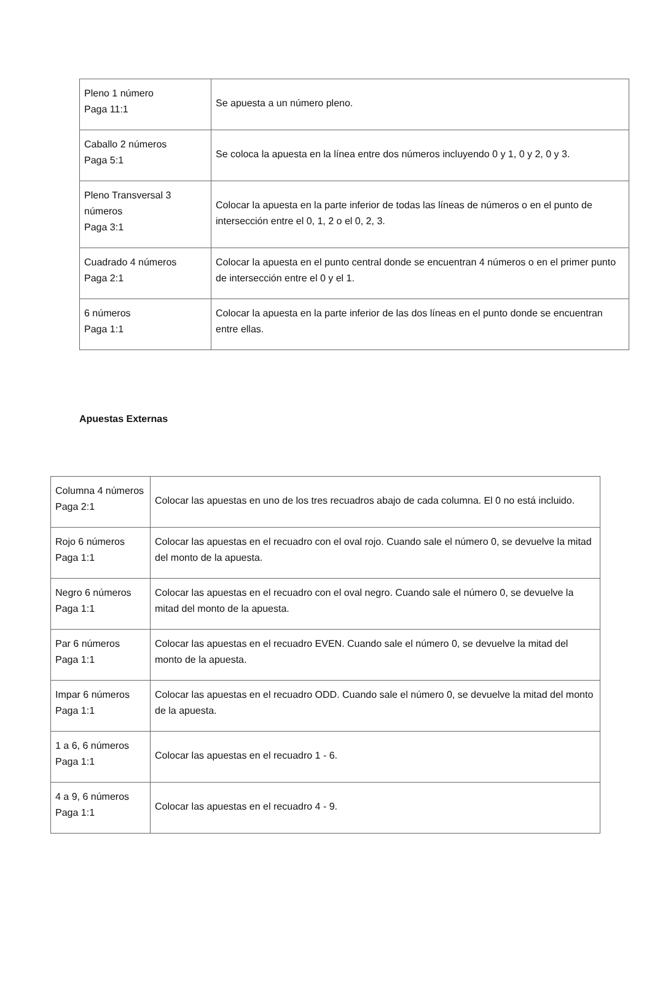| Pleno 1 número Paga 11:1 | Se apuesta a un número pleno. |
| Caballo 2 números Paga 5:1 | Se coloca la apuesta en la línea entre dos números incluyendo 0 y 1, 0 y 2, 0 y 3. |
| Pleno Transversal 3 números Paga 3:1 | Colocar la apuesta en la parte inferior de todas las líneas de números o en el punto de intersección entre el 0, 1, 2 o el 0, 2, 3. |
| Cuadrado 4 números Paga 2:1 | Colocar la apuesta en el punto central donde se encuentran 4 números o en el primer punto de intersección entre el 0 y el 1. |
| 6 números Paga 1:1 | Colocar la apuesta en la parte inferior de las dos líneas en el punto donde se encuentran entre ellas. |
Apuestas Externas
| Columna 4 números Paga 2:1 | Colocar las apuestas en uno de los tres recuadros abajo de cada columna. El 0 no está incluido. |
| Rojo 6 números Paga 1:1 | Colocar las apuestas en el recuadro con el oval rojo. Cuando sale el número 0, se devuelve la mitad del monto de la apuesta. |
| Negro 6 números Paga 1:1 | Colocar las apuestas en el recuadro con el oval negro. Cuando sale el número 0, se devuelve la mitad del monto de la apuesta. |
| Par 6 números Paga 1:1 | Colocar las apuestas en el recuadro EVEN. Cuando sale el número 0, se devuelve la mitad del monto de la apuesta. |
| Impar 6 números Paga 1:1 | Colocar las apuestas en el recuadro ODD. Cuando sale el número 0, se devuelve la mitad del monto de la apuesta. |
| 1 a 6, 6 números Paga 1:1 | Colocar las apuestas en el recuadro 1 - 6. |
| 4 a 9, 6 números Paga 1:1 | Colocar las apuestas en el recuadro 4 - 9. |